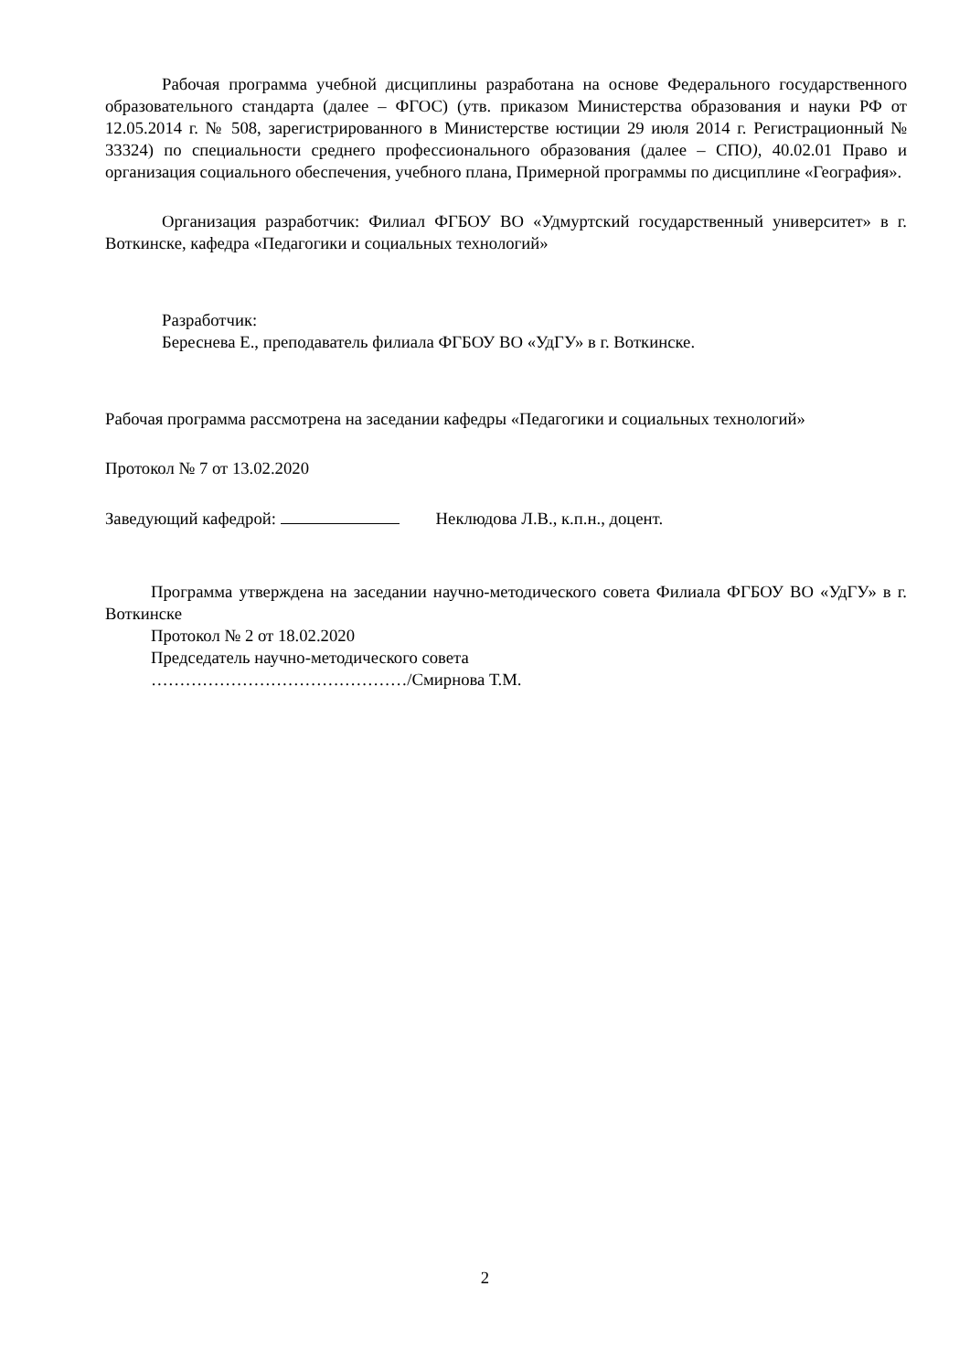Рабочая программа учебной дисциплины разработана на основе Федерального государственного образовательного стандарта (далее – ФГОС) (утв. приказом Министерства образования и науки РФ от 12.05.2014 г. № 508, зарегистрированного в Министерстве юстиции 29 июля 2014 г. Регистрационный № 33324) по специальности среднего профессионального образования (далее – СПО), 40.02.01 Право и организация социального обеспечения, учебного плана, Примерной программы по дисциплине «География».
Организация разработчик: Филиал ФГБОУ ВО «Удмуртский государственный университет» в г. Воткинске, кафедра «Педагогики и социальных технологий»
Разработчик:
Береснева Е., преподаватель филиала ФГБОУ ВО «УдГУ» в г. Воткинске.
Рабочая программа рассмотрена на заседании кафедры «Педагогики и социальных технологий»
Протокол № 7 от 13.02.2020
Заведующий кафедрой: Неклюдова Л.В., к.п.н., доцент.
Программа утверждена на заседании научно-методического совета Филиала ФГБОУ ВО «УдГУ» в г. Воткинске
Протокол № 2 от 18.02.2020
Председатель научно-методического совета
………………………………………/Смирнова Т.М.
2